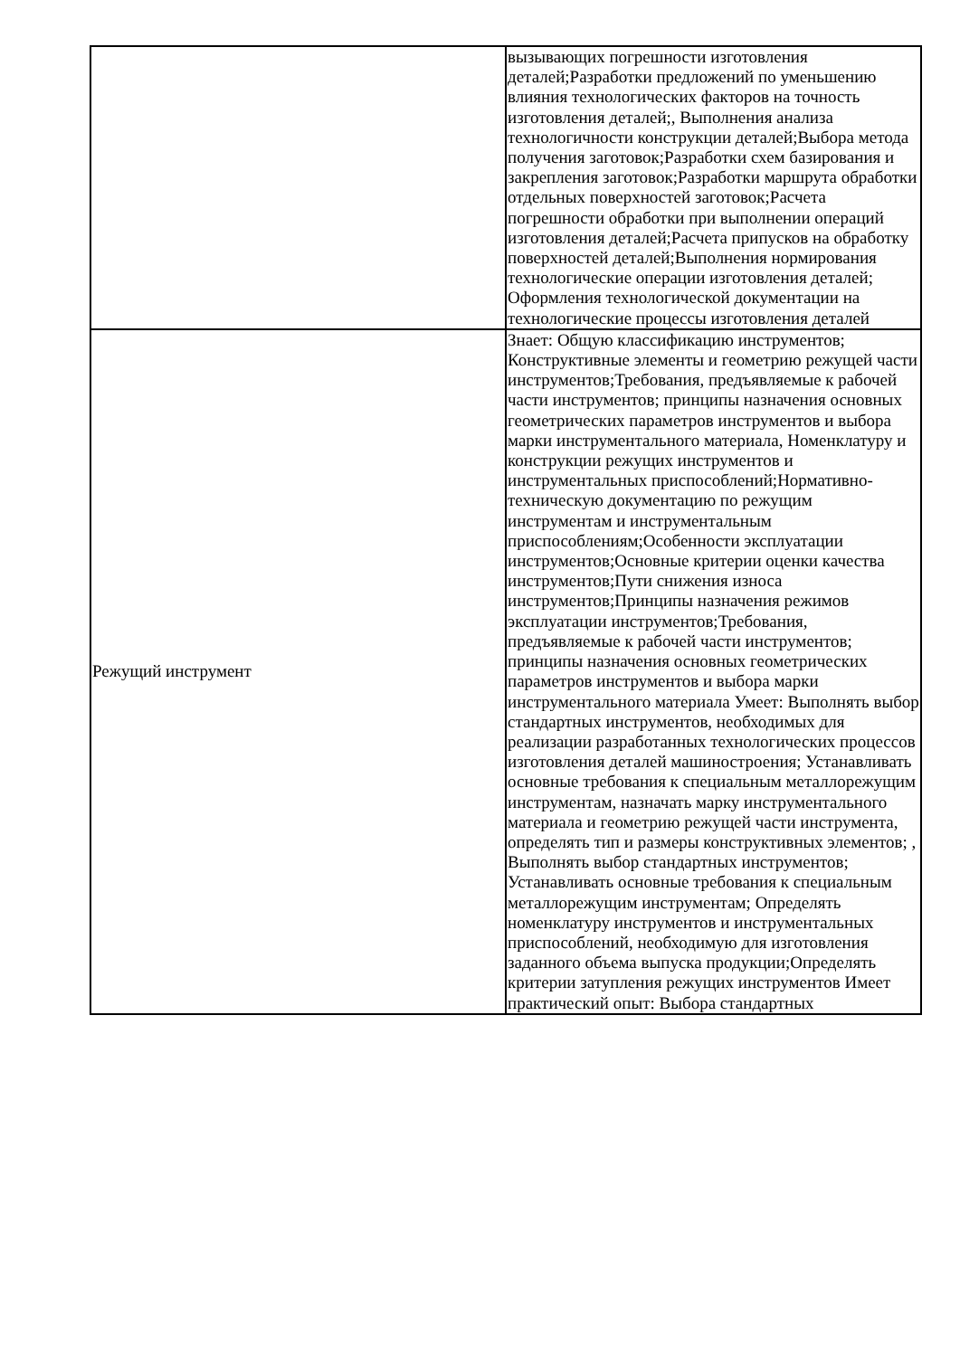| | вызывающих погрешности изготовления деталей;Разработки предложений по уменьшению влияния технологических факторов на точность изготовления деталей;, Выполнения анализа технологичности конструкции деталей;Выбора метода получения заготовок;Разработки схем базирования и закрепления заготовок;Разработки маршрута обработки отдельных поверхностей заготовок;Расчета погрешности обработки при выполнении операций изготовления деталей;Расчета припусков на обработку поверхностей деталей;Выполнения нормирования технологические операции изготовления деталей; Оформления технологической документации на технологические процессы изготовления деталей |
| Режущий инструмент | Знает: Общую классификацию инструментов; Конструктивные элементы и геометрию режущей части инструментов;Требования, предъявляемые к рабочей части инструментов; принципы назначения основных геометрических параметров инструментов и выбора марки инструментального материала, Номенклатуру и конструкции режущих инструментов и инструментальных приспособлений;Нормативно-техническую документацию по режущим инструментам и инструментальным приспособлениям;Особенности эксплуатации инструментов;Основные критерии оценки качества инструментов;Пути снижения износа инструментов;Принципы назначения режимов эксплуатации инструментов;Требования, предъявляемые к рабочей части инструментов; принципы назначения основных геометрических параметров инструментов и выбора марки инструментального материала Умеет: Выполнять выбор стандартных инструментов, необходимых для реализации разработанных технологических процессов изготовления деталей машиностроения; Устанавливать основные требования к специальным металлорежущим инструментам, назначать марку инструментального материала и геометрию режущей части инструмента, определять тип и размеры конструктивных элементов; , Выполнять выбор стандартных инструментов; Устанавливать основные требования к специальным металлорежущим инструментам; Определять номенклатуру инструментов и инструментальных приспособлений, необходимую для изготовления заданного объема выпуска продукции;Определять критерии затупления режущих инструментов Имеет практический опыт: Выбора стандартных |